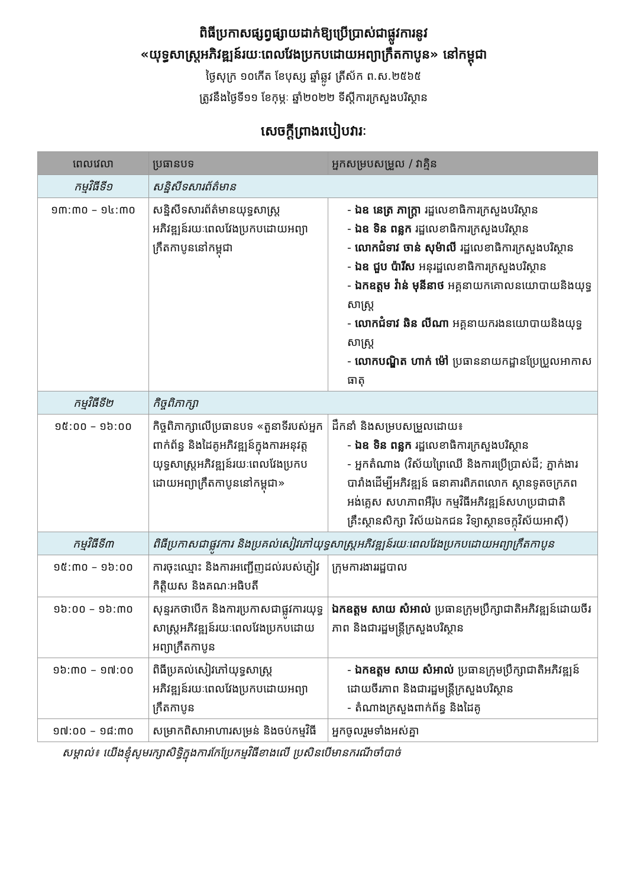ពិធីប្រកាសផ្សព្វផ្សាយដាក់ឱ្យប្រើប្រាស់ជាផ្លូវការនូវ
«យុទ្ធសាស្ត្រអភិវឌ្ឍន៍រយៈពេលវែងប្រកបដោយអព្យាក្រឹតកាបូន» នៅកម្ពុជា
ថ្ងៃសុក្រ ១០កើត ខែបុស្ស ឆ្នាំឆ្លូវ ត្រីស័ក ព.ស.២៥៦៥
ត្រូវនឹងថ្ងៃទី១១ ខែកុម្ភៈ ឆ្នាំ២០២២ ទីស្តីការក្រសួងបរិស្ថាន
សេចក្តីព្រាងរបៀបវារៈ
| ពេលវេលា | ប្រធានបទ | អ្នកសម្របសម្រួល / វាគ្មិន |
| --- | --- | --- |
| កម្មវិធីទី១ | សន្និសីទសារព័ត៌មាន | |
| ១៣:៣០ – ១៤:៣០ | សន្និសីទសារព័ត៌មានយុទ្ធសាស្ត្រអភិវឌ្ឍន៍រយៈពេលវែងប្រកបដោយអព្យាក្រឹតកាបូននៅកម្ពុជា | - ឯឧ នេត្រ ភាក្ត្រា រដ្ឋលេខាធិការក្រសួងបរិស្ថាន - ឯឧ ទិន ពន្លក រដ្ឋលេខាធិការក្រសួងបរិស្ថាន - លោកជំទាវ ចាន់ សុម៉ាលី រដ្ឋលេខាធិការក្រសួងបរិស្ថាន - ឯឧ ជួប ប៉ារីស អនុរដ្ឋលេខាធិការក្រសួងបរិស្ថាន - ឯកឧត្តម វ៉ាន់ មុនីនាថ អគ្គនាយកគោលនយោបាយនិងយុទ្ធសាស្ត្រ - លោកជំទាវ ឆិន លីណា អគ្គនាយករងនយោបាយនិងយុទ្ធសាស្ត្រ - លោកបណ្ឌិត ហាក់ ម៉ៅ ប្រធាននាយកដ្ឋានប្រែប្រួលអាកាសធាតុ |
| កម្មវិធីទី២ | កិច្ចពិភាក្សា | |
| ១៥:០០ – ១៦:០០ | កិច្ចពិភាក្សាលើប្រធានបទ «តួនាទីរបស់អ្នកពាក់ព័ន្ធ និងដៃគូអភិវឌ្ឍន៍ក្នុងការអនុវត្តយុទ្ធសាស្ត្រអភិវឌ្ឍន៍រយៈពេលវែងប្រកបដោយអព្យាក្រឹតកាបូននៅកម្ពុជា» | ដឹកនាំ និងសម្របសម្រួលដោយ៖ - ឯឧ ទិន ពន្លក រដ្ឋលេខាធិការក្រសួងបរិស្ថាន - អ្នកតំណាង (វិស័យព្រៃឈើ និងការប្រើប្រាស់ដី; ភ្នាក់ងារបារាំងដើម្បីអភិវឌ្ឍន៍ ធនាគារពិភពលោក ស្ថានទូតចក្រភពអង់គ្លេស សហភាពអឺរ៉ុប កម្មវិធីអភិវឌ្ឍន៍សហប្រជាជាតិ គ្រឹះស្ថានសិក្សា វិស័យឯកជន វិទ្យាស្ថានចក្កុវិស័យអាស៊ី) |
| កម្មវិធីទី៣ | ពិធីប្រកាសជាផ្លូវការ និងប្រគល់សៀវភៅយុទ្ធសាស្ត្រអភិវឌ្ឍន៍រយៈពេលវែងប្រកបដោយអព្យាក្រឹតកាបូន | |
| ១៥:៣០ – ១៦:០០ | ការចុះឈ្មោះ និងការអញ្ជើញដល់របស់ភ្ញៀវកិត្តិយស និងគណៈអធិបតី | ក្រុមការងាររដ្ឋបាល |
| ១៦:០០ – ១៦:៣០ | សុន្ទរកថាបើក និងការប្រកាសជាផ្លូវការយុទ្ធសាស្ត្រអភិវឌ្ឍន៍រយៈពេលវែងប្រកបដោយអព្យាក្រឹតកាបូន | ឯកឧត្តម សាយ សំអាល់ ប្រធានក្រុមប្រឹក្សាជាតិអភិវឌ្ឍន៍ដោយចីរភាព និងជារដ្ឋមន្ត្រីក្រសួងបរិស្ថាន |
| ១៦:៣០ – ១៧:០០ | ពិធីប្រគល់សៀវភៅយុទ្ធសាស្ត្រអភិវឌ្ឍន៍រយៈពេលវែងប្រកបដោយអព្យាក្រឹតកាបូន | - ឯកឧត្តម សាយ សំអាល់ ប្រធានក្រុមប្រឹក្សាជាតិអភិវឌ្ឍន៍ដោយចីរភាព និងជារដ្ឋមន្ត្រីក្រសួងបរិស្ថាន - តំណាងក្រសួងពាក់ព័ន្ធ និងដៃគូ |
| ១៧:០០ – ១៨:៣០ | សម្រាកពិសាអាហារសម្រន់ និងចប់កម្មវិធី | អ្នកចូលរួមទាំងអស់គ្នា |
សម្គាល់៖ យើងខ្ញុំសូមរក្សាសិទ្ធិក្នុងការកែប្រែកម្មវិធីខាងលើ ប្រសិនបើមានករណីចាំបាច់